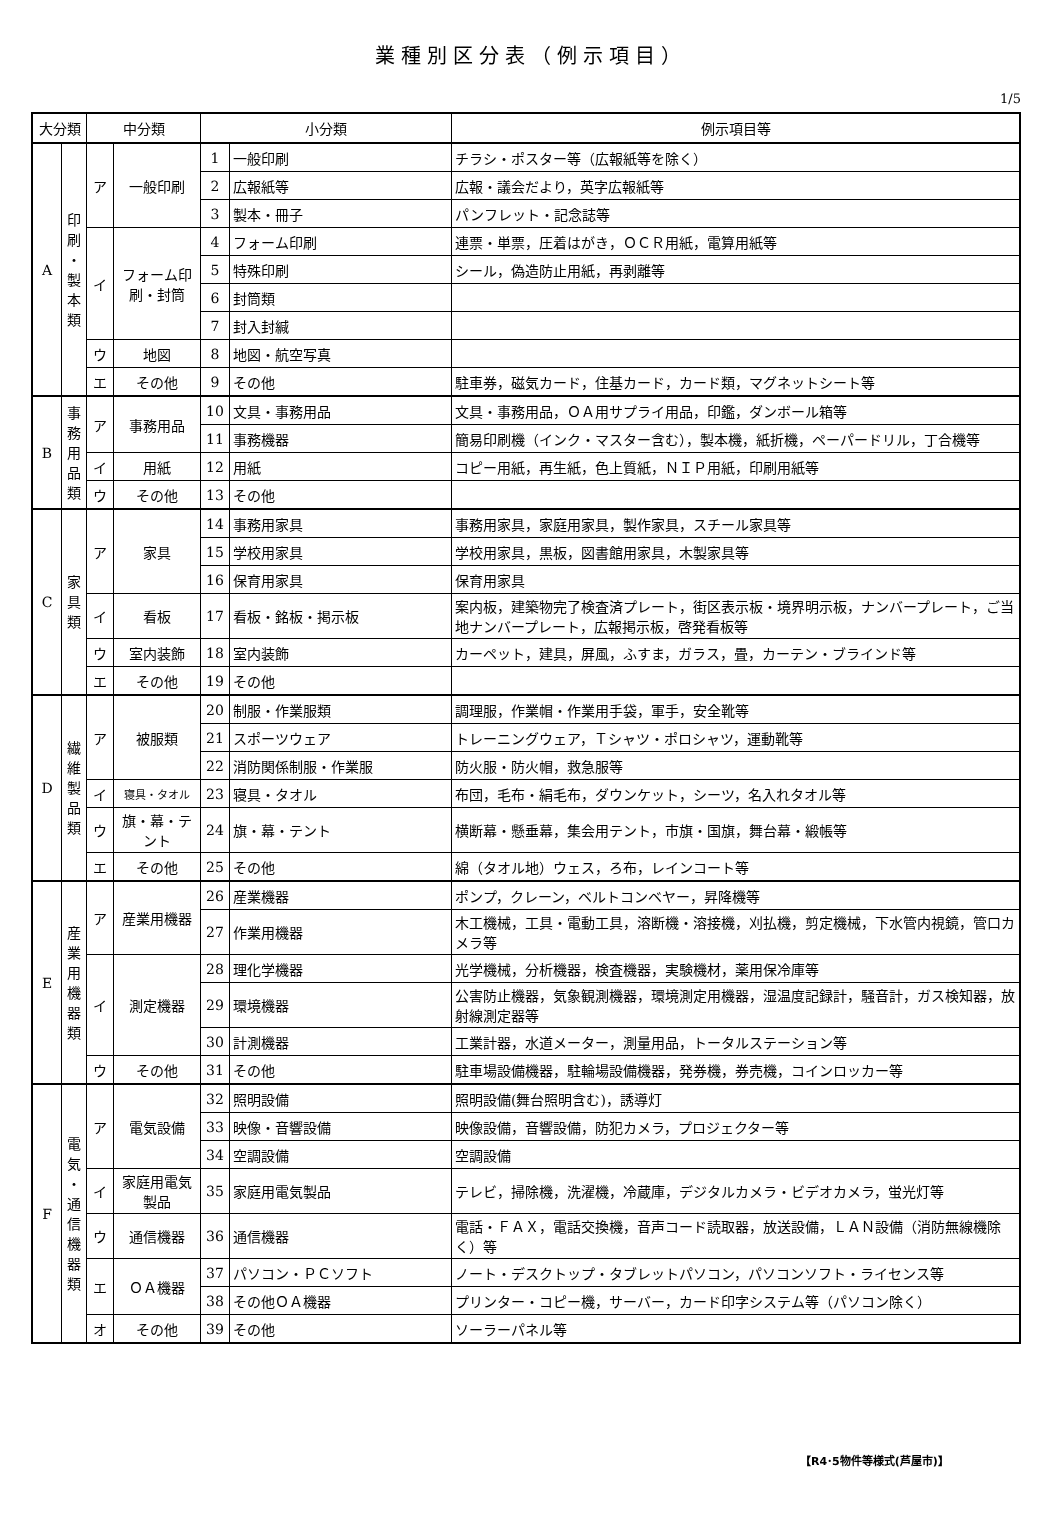業種別区分表（例示項目）
1/5
| 大分類 | | 中分類 | | 小分類 | | 例示項目等 |
| --- | --- | --- | --- | --- | --- | --- |
| A | 印 刷 ・ 製 本 類 | ア | 一般印刷 | 1 | 一般印刷 | チラシ・ポスター等（広報紙等を除く） |
| | | | | 2 | 広報紙等 | 広報・議会だより，英字広報紙等 |
| | | | | 3 | 製本・冊子 | パンフレット・記念誌等 |
| | | イ | フォーム印刷・封筒 | 4 | フォーム印刷 | 連票・単票，圧着はがき，ＯＣＲ用紙，電算用紙等 |
| | | | | 5 | 特殊印刷 | シール，偽造防止用紙，再剥離等 |
| | | | | 6 | 封筒類 | |
| | | | | 7 | 封入封緘 | |
| | | ウ | 地図 | 8 | 地図・航空写真 | |
| | | エ | その他 | 9 | その他 | 駐車券，磁気カード，住基カード，カード類，マグネットシート等 |
| B | 事 務 用 品 類 | ア | 事務用品 | 10 | 文具・事務用品 | 文具・事務用品，ＯＡ用サプライ用品，印鑑，ダンボール箱等 |
| | | | | 11 | 事務機器 | 簡易印刷機（インク・マスター含む），製本機，紙折機，ペーパードリル，丁合機等 |
| | | イ | 用紙 | 12 | 用紙 | コピー用紙，再生紙，色上質紙，ＮＩＰ用紙，印刷用紙等 |
| | | ウ | その他 | 13 | その他 | |
| C | 家 具 類 | ア | 家具 | 14 | 事務用家具 | 事務用家具，家庭用家具，製作家具，スチール家具等 |
| | | | | 15 | 学校用家具 | 学校用家具，黒板，図書館用家具，木製家具等 |
| | | | | 16 | 保育用家具 | 保育用家具 |
| | | イ | 看板 | 17 | 看板・銘板・掲示板 | 案内板，建築物完了検査済プレート，街区表示板・境界明示板，ナンバープレート，ご当地ナンバープレート，広報掲示板，啓発看板等 |
| | | ウ | 室内装飾 | 18 | 室内装飾 | カーペット，建具，屏風，ふすま，ガラス，畳，カーテン・ブラインド等 |
| | | エ | その他 | 19 | その他 | |
| D | 繊 維 製 品 類 | ア | 被服類 | 20 | 制服・作業服類 | 調理服，作業帽・作業用手袋，軍手，安全靴等 |
| | | | | 21 | スポーツウェア | トレーニングウェア，Ｔシャツ・ポロシャツ，運動靴等 |
| | | | | 22 | 消防関係制服・作業服 | 防火服・防火帽，救急服等 |
| | | イ | 寝具・タオル | 23 | 寝具・タオル | 布団，毛布・絹毛布，ダウンケット，シーツ，名入れタオル等 |
| | | ウ | 旗・幕・テント | 24 | 旗・幕・テント | 横断幕・懸垂幕，集会用テント，市旗・国旗，舞台幕・緞帳等 |
| | | エ | その他 | 25 | その他 | 綿（タオル地）ウェス，ろ布，レインコート等 |
| E | 産 業 用 機 器 類 | ア | 産業用機器 | 26 | 産業機器 | ポンプ，クレーン，ベルトコンベヤー，昇降機等 |
| | | | | 27 | 作業用機器 | 木工機械，工具・電動工具，溶断機・溶接機，刈払機，剪定機械，下水管内視鏡，管口カメラ等 |
| | | イ | 測定機器 | 28 | 理化学機器 | 光学機械，分析機器，検査機器，実験機材，薬用保冷庫等 |
| | | | | 29 | 環境機器 | 公害防止機器，気象観測機器，環境測定用機器，湿温度記録計，騒音計，ガス検知器，放射線測定器等 |
| | | | | 30 | 計測機器 | 工業計器，水道メーター，測量用品，トータルステーション等 |
| | | ウ | その他 | 31 | その他 | 駐車場設備機器，駐輪場設備機器，発券機，券売機，コインロッカー等 |
| F | 電 気 ・ 通 信 機 器 類 | ア | 電気設備 | 32 | 照明設備 | 照明設備(舞台照明含む)，誘導灯 |
| | | | | 33 | 映像・音響設備 | 映像設備，音響設備，防犯カメラ，プロジェクター等 |
| | | | | 34 | 空調設備 | 空調設備 |
| | | イ | 家庭用電気製品 | 35 | 家庭用電気製品 | テレビ，掃除機，洗濯機，冷蔵庫，デジタルカメラ・ビデオカメラ，蛍光灯等 |
| | | ウ | 通信機器 | 36 | 通信機器 | 電話・ＦＡＸ，電話交換機，音声コード読取器，放送設備，ＬＡＮ設備（消防無線機除く）等 |
| | | エ | ＯＡ機器 | 37 | パソコン・ＰＣソフト | ノート・デスクトップ・タブレットパソコン，パソコンソフト・ライセンス等 |
| | | | | 38 | その他ＯＡ機器 | プリンター・コピー機，サーバー，カード印字システム等（パソコン除く） |
| | | オ | その他 | 39 | その他 | ソーラーパネル等 |
【R4･5物件等様式(芦屋市)】